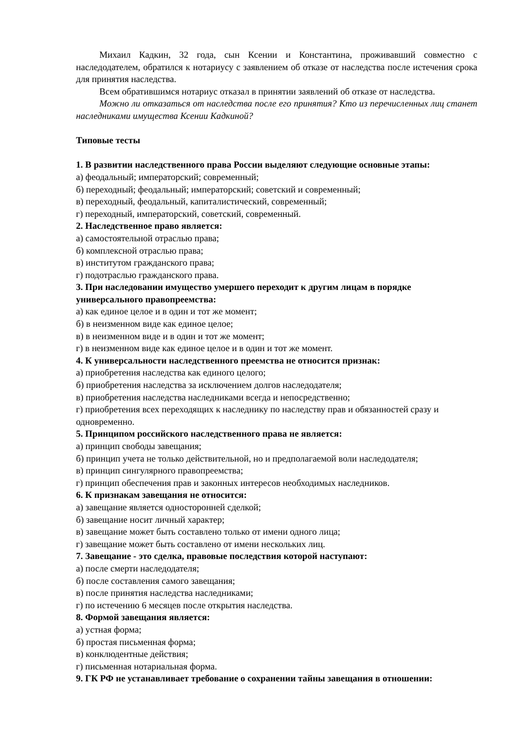Михаил Кадкин, 32 года, сын Ксении и Константина, проживавший совместно с наследодателем, обратился к нотариусу с заявлением об отказе от наследства после истечения срока для принятия наследства.
Всем обратившимся нотариус отказал в принятии заявлений об отказе от наследства.
Можно ли отказаться от наследства после его принятия? Кто из перечисленных лиц станет наследниками имущества Ксении Кадкиной?
Типовые тесты
1. В развитии наследственного права России выделяют следующие основные этапы:
а) феодальный; императорский; современный;
б) переходный; феодальный; императорский; советский и современный;
в) переходный, феодальный, капиталистический, современный;
г) переходный, императорский, советский, современный.
2. Наследственное право является:
а) самостоятельной отраслью права;
б) комплексной отраслью права;
в) институтом гражданского права;
г) подотраслью гражданского права.
3. При наследовании имущество умершего переходит к другим лицам в порядке универсального правопреемства:
а) как единое целое и в один и тот же момент;
б) в неизменном виде как единое целое;
в) в неизменном виде и в один и тот же момент;
г) в неизменном виде как единое целое и в один и тот же момент.
4. К универсальности наследственного преемства не относится признак:
а) приобретения наследства как единого целого;
б) приобретения наследства за исключением долгов наследодателя;
в) приобретения наследства наследниками всегда и непосредственно;
г) приобретения всех переходящих к наследнику по наследству прав и обязанностей сразу и одновременно.
5. Принципом российского наследственного права не является:
а) принцип свободы завещания;
б) принцип учета не только действительной, но и предполагаемой воли наследодателя;
в) принцип сингулярного правопреемства;
г) принцип обеспечения прав и законных интересов необходимых наследников.
6. К признакам завещания не относится:
а) завещание является односторонней сделкой;
б) завещание носит личный характер;
в) завещание может быть составлено только от имени одного лица;
г) завещание может быть составлено от имени нескольких лиц.
7. Завещание - это сделка, правовые последствия которой наступают:
а) после смерти наследодателя;
б) после составления самого завещания;
в) после принятия наследства наследниками;
г) по истечению 6 месяцев после открытия наследства.
8. Формой завещания является:
а) устная форма;
б) простая письменная форма;
в) конклюдентные действия;
г) письменная нотариальная форма.
9. ГК РФ не устанавливает требование о сохранении тайны завещания в отношении: